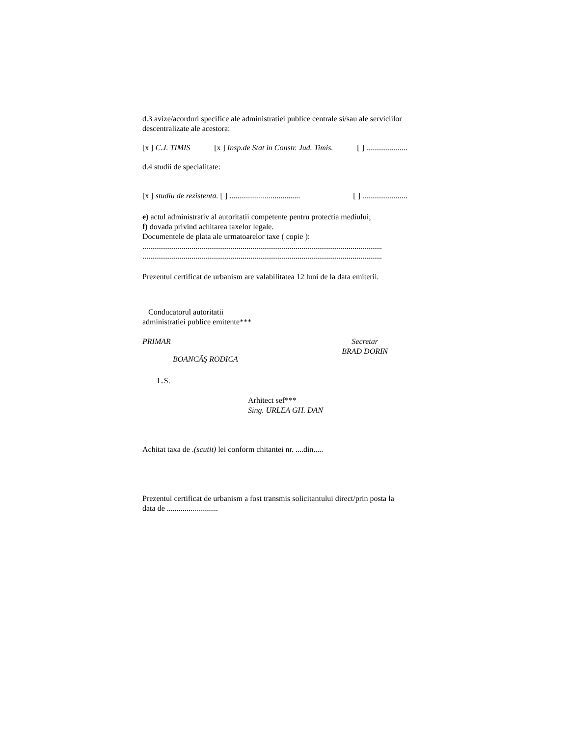d.3 avize/acorduri specifice ale administratiei publice centrale si/sau ale serviciilor descentralizate ale acestora:
[x ] C.J. TIMIS [x ] Insp.de Stat in Constr. Jud. Timis. [ ] .....................
d.4 studii de specialitate:
[x ] studiu de rezistenta. [ ] .................................... [ ] .......................
e) actul administrativ al autoritatii competente pentru protectia mediului;
f) dovada privind achitarea taxelor legale.
Documentele de plata ale urmatoarelor taxe ( copie ):
..........................................................................................................................
..........................................................................................................................
Prezentul certificat de urbanism are valabilitatea 12 luni de la data emiterii.
Conducatorul autoritatii
administratiei publice emitente***
PRIMAR Secretar
BRAD DORIN
BOANCĂŞ RODICA
L.S.
Arhitect sef***
Sing. URLEA GH. DAN
Achitat taxa de .(scutit) lei conform chitantei nr. ....din.....
Prezentul certificat de urbanism a fost transmis solicitantului direct/prin posta la data de ..........................